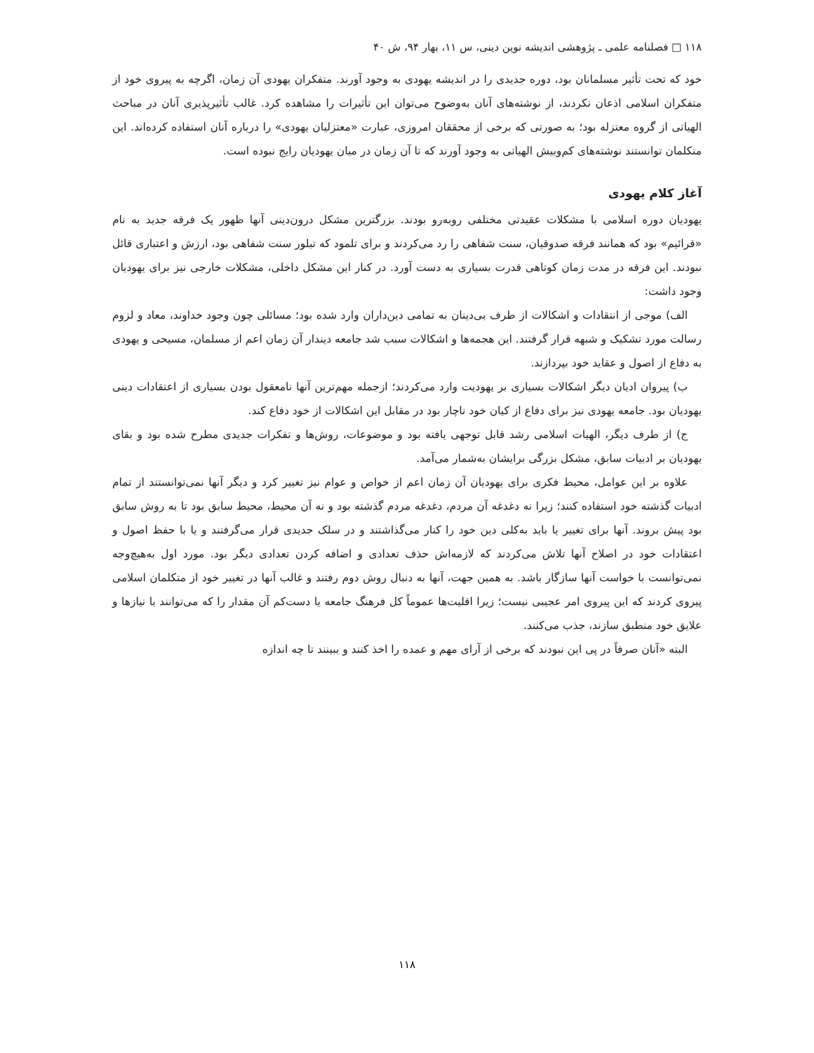۱۱۸ □ فصلنامه علمی ـ پژوهشی اندیشه نوین دینی، س ۱۱، بهار ۹۴، ش ۴۰
خود که تحت تأثیر مسلمانان بود، دوره جدیدی را در اندیشه یهودی به وجود آورند. متفکران یهودی آن زمان، اگرچه به پیروی خود از متفکران اسلامی اذعان نکردند، از نوشته‌های آنان به‌وضوح می‌توان این تأثیرات را مشاهده کرد. غالب تأثیرپذیری آنان در مباحث الهیاتی از گروه معتزله بود؛ به صورتی که برخی از محققان امروزی، عبارت «معتزلیان یهودی» را درباره آنان استفاده کرده‌اند. این متکلمان توانستند نوشته‌های کم‌وبیش الهیاتی به وجود آورند که تا آن زمان در میان یهودیان رایج نبوده است.
آغاز کلام یهودی
یهودیان دوره اسلامی با مشکلات عقیدتی مختلفی روبه‌رو بودند. بزرگترین مشکل درون‌دینی آنها ظهور یک فرقه جدید به نام «قرائیم» بود که همانند فرقه صدوقیان، سنت شفاهی را رد می‌کردند و برای تلمود که تبلور سنت شفاهی بود، ارزش و اعتباری قائل نبودند. این فرقه در مدت زمان کوتاهی قدرت بسیاری به دست آورد. در کنار این مشکل داخلی، مشکلات خارجی نیز برای یهودیان وجود داشت:
الف) موجی از انتقادات و اشکالات از طرف بی‌دینان به تمامی دین‌داران وارد شده بود؛ مسائلی چون وجود خداوند، معاد و لزوم رسالت مورد تشکیک و شبهه قرار گرفتند. این هجمه‌ها و اشکالات سبب شد جامعه دیندار آن زمان اعم از مسلمان، مسیحی و یهودی به دفاع از اصول و عقاید خود بپردازند.
ب) پیروان ادیان دیگر اشکالات بسیاری بر یهودیت وارد می‌کردند؛ ازجمله مهم‌ترین آنها نامعقول بودن بسیاری از اعتقادات دینی یهودیان بود. جامعه یهودی نیز برای دفاع از کیان خود ناچار بود در مقابل این اشکالات از خود دفاع کند.
ج) از طرف دیگر، الهیات اسلامی رشد قابل توجهی یافته بود و موضوعات، روش‌ها و تفکرات جدیدی مطرح شده بود و بقای یهودیان بر ادبیات سابق، مشکل بزرگی برایشان به‌شمار می‌آمد.
علاوه بر این عوامل، محیط فکری برای یهودیان آن زمان اعم از خواص و عوام نیز تغییر کرد و دیگر آنها نمی‌توانستند از تمام ادبیات گذشته خود استفاده کنند؛ زیرا نه دغدغه آن مردم، دغدغه مردم گذشته بود و نه آن محیط، محیط سابق بود تا به روش سابق بود پیش بروند. آنها برای تغییر یا باید به‌کلی دین خود را کنار می‌گذاشتند و در سلک جدیدی قرار می‌گرفتند و یا با حفظ اصول و اعتقادات خود در اصلاح آنها تلاش می‌کردند که لازمه‌اش حذف تعدادی و اضافه کردن تعدادی دیگر بود. مورد اول به‌هیچ‌وجه نمی‌توانست با خواست آنها سازگار باشد. به همین جهت، آنها به دنبال روش دوم رفتند و غالب آنها در تغییر خود از متکلمان اسلامی پیروی کردند که این پیروی امر عجیبی نیست؛ زیرا اقلیت‌ها عموماً کل فرهنگ جامعه یا دست‌کم آن مقدار را که می‌توانند با نیازها و علایق خود منطبق سازند، جذب می‌کنند.
البته «آنان صرفاً در پی این نبودند که برخی از آرای مهم و عمده را اخذ کنند و ببینند تا چه اندازه
۱۱۸